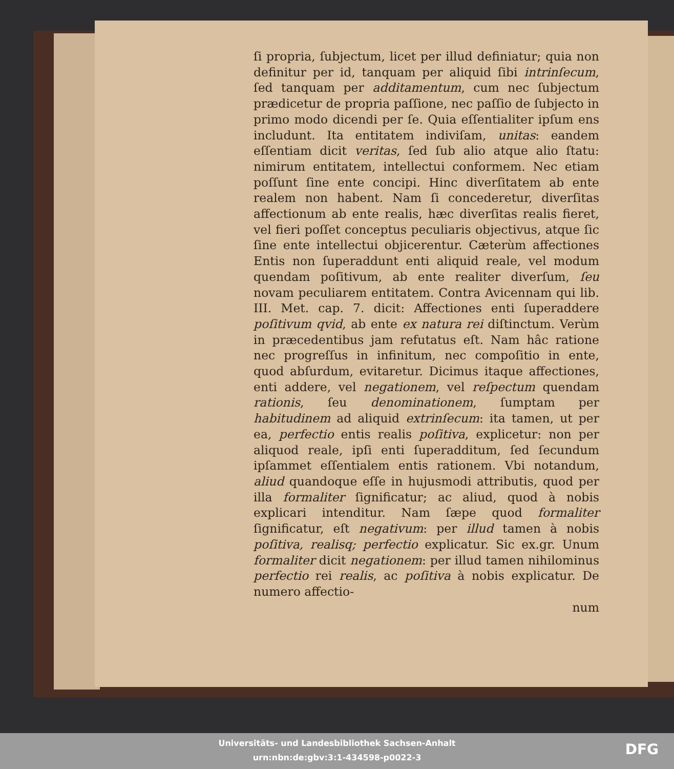ſi propria, ſubjectum, licet per illud definiatur; quia non definitur per id, tanquam per aliquid ſibi intrinſecum, ſed tanquam per additamentum, cum nec ſubjectum prædicetur de propria paſſione, nec paſſio de ſubjecto in primo modo dicendi per ſe. Quia eſſentialiter ipſum ens includunt. Ita entitatem indiviſam, unitas: eandem eſſentiam dicit veritas, ſed ſub alio atque alio ſtatu: nimirum entitatem, intellectui conformem. Nec etiam poſſunt ſine ente concipi. Hinc diverſitatem ab ente realem non habent. Nam ſi concederetur, diverſitas affectionum ab ente realis, hæc diverſitas realis fieret, vel fieri poſſet conceptus peculiaris objectivus, atque ſic ſine ente intellectui objicerentur. Cæterùm affectiones Entis non ſuperaddunt enti aliquid reale, vel modum quendam poſitivum, ab ente realiter diverſum, ſeu novam peculiarem entitatem. Contra Avicennam qui lib. III. Met. cap. 7. dicit: Affectiones enti ſuperaddere poſitivum qvid, ab ente ex natura rei diſtinctum. Verùm in præcedentibus jam refutatus eſt. Nam hâc ratione nec progreſſus in infinitum, nec compoſitio in ente, quod abſurdum, evitaretur. Dicimus itaque affectiones, enti addere, vel negationem, vel reſpectum quendam rationis, ſeu denominationem, ſumptam per habitudinem ad aliquid extrinſecum: ita tamen, ut per ea, perfectio entis realis poſitiva, explicetur: non per aliquod reale, ipſi enti ſuperadditum, ſed ſecundum ipſammet eſſentialem entis rationem. Vbi notandum, aliud quandoque eſſe in hujusmodi attributis, quod per illa formaliter ſignificatur; ac aliud, quod à nobis explicari intenditur. Nam ſæpe quod formaliter ſignificatur, eſt negativum: per illud tamen à nobis poſitiva, realisq; perfectio explicatur. Sic ex.gr. Unum formaliter dicit negationem: per illud tamen nihilominus perfectio rei realis, ac poſitiva à nobis explicatur. De numero affectio-
num
Universitäts- und Landesbibliothek Sachsen-Anhalt
urn:nbn:de:gbv:3:1-434598-p0022-3
DFG